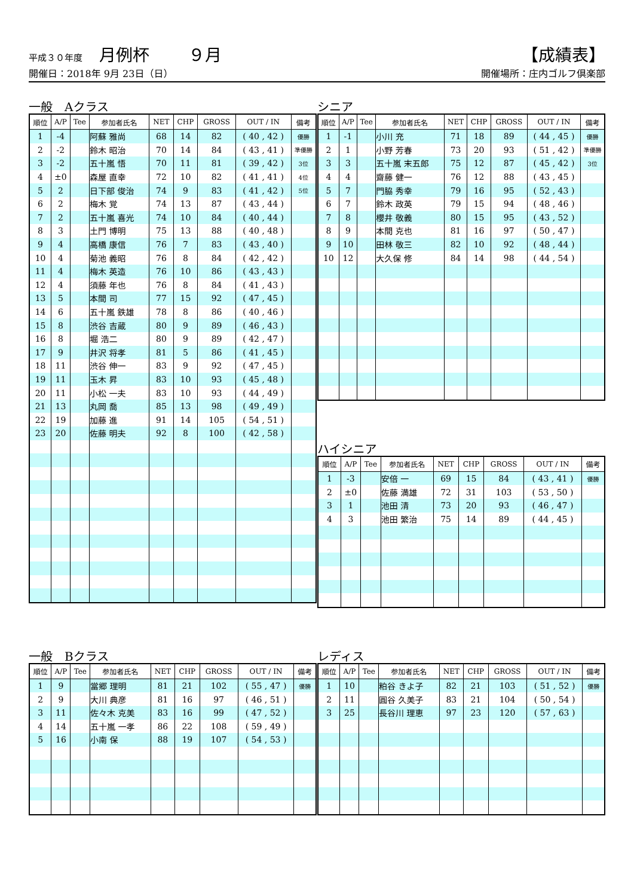平成３０年度　月例杯　　 ９月 【成績表】
開催日：2018年 9月 23日（日） 開催場所：庄内ゴルフ倶楽部
一般　Aクラス
| 順位 | A/P | Tee | 参加者氏名 | NET | CHP | GROSS | OUT / IN | 備考 |
| --- | --- | --- | --- | --- | --- | --- | --- | --- |
| 1 | -4 | | 阿蘇 雅尚 | 68 | 14 | 82 | ( 40 , 42 ) | 優勝 |
| 2 | -2 | | 鈴木 昭治 | 70 | 14 | 84 | ( 43 , 41 ) | 準優勝 |
| 3 | -2 | | 五十嵐 悟 | 70 | 11 | 81 | ( 39 , 42 ) | 3位 |
| 4 | ±0 | | 森屋 直幸 | 72 | 10 | 82 | ( 41 , 41 ) | 4位 |
| 5 | 2 | | 日下部 俊治 | 74 | 9 | 83 | ( 41 , 42 ) | 5位 |
| 6 | 2 | | 梅木 覚 | 74 | 13 | 87 | ( 43 , 44 ) | |
| 7 | 2 | | 五十嵐 喜光 | 74 | 10 | 84 | ( 40 , 44 ) | |
| 8 | 3 | | 土門 博明 | 75 | 13 | 88 | ( 40 , 48 ) | |
| 9 | 4 | | 高橋 康信 | 76 | 7 | 83 | ( 43 , 40 ) | |
| 10 | 4 | | 菊池 義昭 | 76 | 8 | 84 | ( 42 , 42 ) | |
| 11 | 4 | | 梅木 英造 | 76 | 10 | 86 | ( 43 , 43 ) | |
| 12 | 4 | | 須藤 年也 | 76 | 8 | 84 | ( 41 , 43 ) | |
| 13 | 5 | | 本間 司 | 77 | 15 | 92 | ( 47 , 45 ) | |
| 14 | 6 | | 五十嵐 鉄雄 | 78 | 8 | 86 | ( 40 , 46 ) | |
| 15 | 8 | | 渋谷 吉蔵 | 80 | 9 | 89 | ( 46 , 43 ) | |
| 16 | 8 | | 堀 浩二 | 80 | 9 | 89 | ( 42 , 47 ) | |
| 17 | 9 | | 井沢 将孝 | 81 | 5 | 86 | ( 41 , 45 ) | |
| 18 | 11 | | 渋谷 伸一 | 83 | 9 | 92 | ( 47 , 45 ) | |
| 19 | 11 | | 玉木 昇 | 83 | 10 | 93 | ( 45 , 48 ) | |
| 20 | 11 | | 小松 一夫 | 83 | 10 | 93 | ( 44 , 49 ) | |
| 21 | 13 | | 丸岡 喬 | 85 | 13 | 98 | ( 49 , 49 ) | |
| 22 | 19 | | 加藤 進 | 91 | 14 | 105 | ( 54 , 51 ) | |
| 23 | 20 | | 佐藤 明夫 | 92 | 8 | 100 | ( 42 , 58 ) | |
シニア
| 順位 | A/P | Tee | 参加者氏名 | NET | CHP | GROSS | OUT / IN | 備考 |
| --- | --- | --- | --- | --- | --- | --- | --- | --- |
| 1 | -1 | | 小川 充 | 71 | 18 | 89 | ( 44 , 45 ) | 優勝 |
| 2 | 1 | | 小野 芳春 | 73 | 20 | 93 | ( 51 , 42 ) | 準優勝 |
| 3 | 3 | | 五十嵐 末五郎 | 75 | 12 | 87 | ( 45 , 42 ) | 3位 |
| 4 | 4 | | 齋藤 健一 | 76 | 12 | 88 | ( 43 , 45 ) | |
| 5 | 7 | | 門脇 秀幸 | 79 | 16 | 95 | ( 52 , 43 ) | |
| 6 | 7 | | 鈴木 政英 | 79 | 15 | 94 | ( 48 , 46 ) | |
| 7 | 8 | | 櫻井 敬義 | 80 | 15 | 95 | ( 43 , 52 ) | |
| 8 | 9 | | 本間 克也 | 81 | 16 | 97 | ( 50 , 47 ) | |
| 9 | 10 | | 田林 敬三 | 82 | 10 | 92 | ( 48 , 44 ) | |
| 10 | 12 | | 大久保 修 | 84 | 14 | 98 | ( 44 , 54 ) | |
ハイシニア
| 順位 | A/P | Tee | 参加者氏名 | NET | CHP | GROSS | OUT / IN | 備考 |
| --- | --- | --- | --- | --- | --- | --- | --- | --- |
| 1 | -3 | | 安倍 一 | 69 | 15 | 84 | ( 43 , 41 ) | 優勝 |
| 2 | ±0 | | 佐藤 満雄 | 72 | 31 | 103 | ( 53 , 50 ) | |
| 3 | 1 | | 池田 清 | 73 | 20 | 93 | ( 46 , 47 ) | |
| 4 | 3 | | 池田 繁治 | 75 | 14 | 89 | ( 44 , 45 ) | |
一般　Bクラス
| 順位 | A/P | Tee | 参加者氏名 | NET | CHP | GROSS | OUT / IN | 備考 |
| --- | --- | --- | --- | --- | --- | --- | --- | --- |
| 1 | 9 | | 當郷 理明 | 81 | 21 | 102 | ( 55 , 47 ) | 優勝 |
| 2 | 9 | | 大川 典彦 | 81 | 16 | 97 | ( 46 , 51 ) | |
| 3 | 11 | | 佐々木 克美 | 83 | 16 | 99 | ( 47 , 52 ) | |
| 4 | 14 | | 五十嵐 一孝 | 86 | 22 | 108 | ( 59 , 49 ) | |
| 5 | 16 | | 小南 保 | 88 | 19 | 107 | ( 54 , 53 ) | |
レディス
| 順位 | A/P | Tee | 参加者氏名 | NET | CHP | GROSS | OUT / IN | 備考 |
| --- | --- | --- | --- | --- | --- | --- | --- | --- |
| 1 | 10 | | 粕谷 きよ子 | 82 | 21 | 103 | ( 51 , 52 ) | 優勝 |
| 2 | 11 | | 圓谷 久美子 | 83 | 21 | 104 | ( 50 , 54 ) | |
| 3 | 25 | | 長谷川 理恵 | 97 | 23 | 120 | ( 57 , 63 ) | |